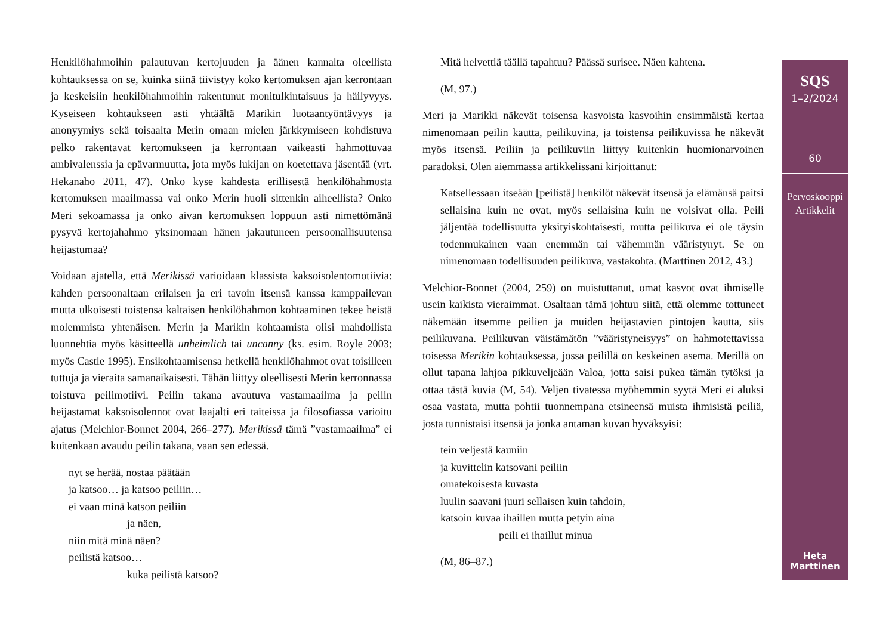Henkilöhahmoihin palautuvan kertojuuden ja äänen kannalta oleellista kohtauksessa on se, kuinka siinä tiivistyy koko kertomuksen ajan kerrontaan ja keskeisiin henkilöhahmoihin rakentunut monitulkintaisuus ja häilyvyys. Kyseiseen kohtaukseen asti yhtäältä Marikin luotaantyöntävyys ja anonyymiys sekä toisaalta Merin omaan mielen järkkymiseen kohdistuva pelko rakentavat kertomukseen ja kerrontaan vaikeasti hahmottuvaa ambivalenssia ja epävarmuutta, jota myös lukijan on koetettava jäsentää (vrt. Hekanaho 2011, 47). Onko kyse kahdesta erillisestä henkilöhahmosta kertomuksen maailmassa vai onko Merin huoli sittenkin aiheellista? Onko Meri sekoamassa ja onko aivan kertomuksen loppuun asti nimettömänä pysyvä kertojahahmo yksinomaan hänen jakautuneen persoonallisuutensa heijastumaa?
Voidaan ajatella, että Merikissä varioidaan klassista kaksoisolentomotiivia: kahden persoonaltaan erilaisen ja eri tavoin itsensä kanssa kamppailevan mutta ulkoisesti toistensa kaltaisen henkilöhahmon kohtaaminen tekee heistä molemmista yhtenäisen. Merin ja Marikin kohtaamista olisi mahdollista luonnehtia myös käsitteellä unheimlich tai uncanny (ks. esim. Royle 2003; myös Castle 1995). Ensikohtaamisensa hetkellä henkilöhahmot ovat toisilleen tuttuja ja vieraita samanaikaisesti. Tähän liittyy oleellisesti Merin kerronnassa toistuva peilimotiivi. Peilin takana avautuva vastamaailma ja peilin heijastamat kaksoisolennot ovat laajalti eri taiteissa ja filosofiassa varioitu ajatus (Melchior-Bonnet 2004, 266–277). Merikissä tämä ”vastamaailma” ei kuitenkaan avaudu peilin takana, vaan sen edessä.
nyt se herää, nostaa päätään
ja katsoo… ja katsoo peiliin…
ei vaan minä katson peiliin
ja näen,
niin mitä minä näen?
peilistä katsoo…
kuka peilistä katsoo?
Mitä helvettiä täällä tapahtuu? Päässä surisee. Näen kahtena.
(M, 97.)
Meri ja Marikki näkevät toisensa kasvoista kasvoihin ensimmäistä kertaa nimenomaan peilin kautta, peilikuvina, ja toistensa peilikuvissa he näkevät myös itsensä. Peiliin ja peilikuviin liittyy kuitenkin huomionarvoinen paradoksi. Olen aiemmassa artikkelissani kirjoittanut:
Katsellessaan itseään [peilistä] henkilöt näkevät itsensä ja elämänsä paitsi sellaisina kuin ne ovat, myös sellaisina kuin ne voisivat olla. Peili jäljentää todellisuutta yksityiskohtaisesti, mutta peilikuva ei ole täysin todenmukainen vaan enemmän tai vähemmän vääristynyt. Se on nimenomaan todellisuuden peilikuva, vastakohta. (Marttinen 2012, 43.)
Melchior-Bonnet (2004, 259) on muistuttanut, omat kasvot ovat ihmiselle usein kaikista vieraimmat. Osaltaan tämä johtuu siitä, että olemme tottuneet näkemään itsemme peilien ja muiden heijastavien pintojen kautta, siis peilikuvana. Peilikuvan väistämätön ”vääristyneisyys” on hahmotettavissa toisessa Merikin kohtauksessa, jossa peilillä on keskeinen asema. Merillä on ollut tapana lahjoa pikkuveljeään Valoa, jotta saisi pukea tämän tytöksi ja ottaa tästä kuvia (M, 54). Veljen tivatessa myöhemmin syytä Meri ei aluksi osaa vastata, mutta pohtii tuonnempana etsineensä muista ihmisistä peiliä, josta tunnistaisi itsensä ja jonka antaman kuvan hyväksyisi:
tein veljestä kauniin
ja kuvittelin katsovani peiliin
omatekoisesta kuvasta
luulin saavani juuri sellaisen kuin tahdoin,
katsoin kuvaa ihaillen mutta petyin aina
peili ei ihaillut minua
(M, 86–87.)
SQS
1–2/2024
60
Pervoskooppi
Artikkelit
Heta
Marttinen